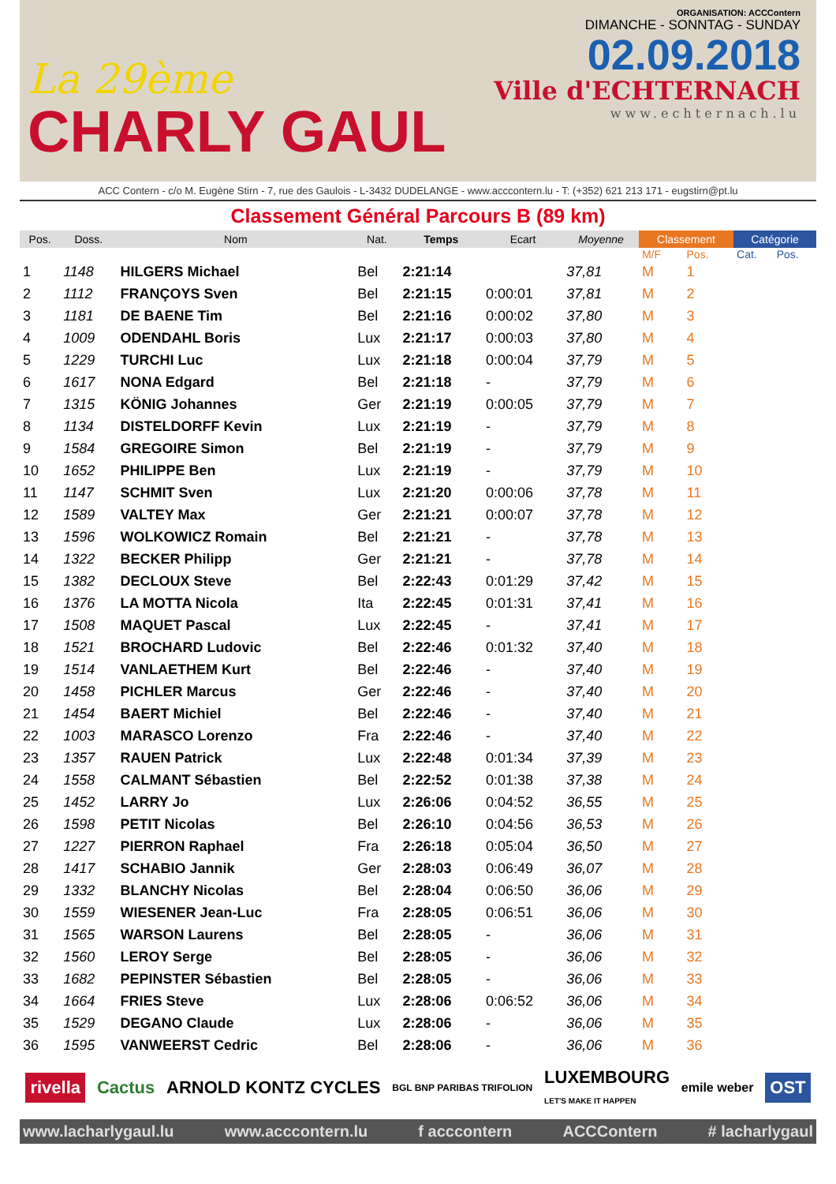La 29ème
CHARLY GAUL
ORGANISATION: ACCContern
DIMANCHE - SONNTAG - SUNDAY
02.09.2018
Ville d'ECHTERNACH
www.echternach.lu
ACC Contern - c/o M. Eugène Stirn - 7, rue des Gaulois - L-3432 DUDELANGE - www.acccontern.lu - T: (+352) 621 213 171 - eugstirn@pt.lu
Classement Général Parcours B (89 km)
| Pos. | Doss. | Nom | Nat. | Temps | Ecart | Moyenne | Classement | | Catégorie | |
| --- | --- | --- | --- | --- | --- | --- | --- | --- | --- | --- |
| | | | | | | | M/F | Pos. | Cat. | Pos. |
| 1 | 1148 | HILGERS Michael | Bel | 2:21:14 | | 37,81 | M | 1 | | |
| 2 | 1112 | FRANÇOYS Sven | Bel | 2:21:15 | 0:00:01 | 37,81 | M | 2 | | |
| 3 | 1181 | DE BAENE Tim | Bel | 2:21:16 | 0:00:02 | 37,80 | M | 3 | | |
| 4 | 1009 | ODENDAHL Boris | Lux | 2:21:17 | 0:00:03 | 37,80 | M | 4 | | |
| 5 | 1229 | TURCHI Luc | Lux | 2:21:18 | 0:00:04 | 37,79 | M | 5 | | |
| 6 | 1617 | NONA Edgard | Bel | 2:21:18 | - | 37,79 | M | 6 | | |
| 7 | 1315 | KÖNIG Johannes | Ger | 2:21:19 | 0:00:05 | 37,79 | M | 7 | | |
| 8 | 1134 | DISTELDORFF Kevin | Lux | 2:21:19 | - | 37,79 | M | 8 | | |
| 9 | 1584 | GREGOIRE Simon | Bel | 2:21:19 | - | 37,79 | M | 9 | | |
| 10 | 1652 | PHILIPPE Ben | Lux | 2:21:19 | - | 37,79 | M | 10 | | |
| 11 | 1147 | SCHMIT Sven | Lux | 2:21:20 | 0:00:06 | 37,78 | M | 11 | | |
| 12 | 1589 | VALTEY Max | Ger | 2:21:21 | 0:00:07 | 37,78 | M | 12 | | |
| 13 | 1596 | WOLKOWICZ Romain | Bel | 2:21:21 | - | 37,78 | M | 13 | | |
| 14 | 1322 | BECKER Philipp | Ger | 2:21:21 | - | 37,78 | M | 14 | | |
| 15 | 1382 | DECLOUX Steve | Bel | 2:22:43 | 0:01:29 | 37,42 | M | 15 | | |
| 16 | 1376 | LA MOTTA Nicola | Ita | 2:22:45 | 0:01:31 | 37,41 | M | 16 | | |
| 17 | 1508 | MAQUET Pascal | Lux | 2:22:45 | - | 37,41 | M | 17 | | |
| 18 | 1521 | BROCHARD Ludovic | Bel | 2:22:46 | 0:01:32 | 37,40 | M | 18 | | |
| 19 | 1514 | VANLAETHEM Kurt | Bel | 2:22:46 | - | 37,40 | M | 19 | | |
| 20 | 1458 | PICHLER Marcus | Ger | 2:22:46 | - | 37,40 | M | 20 | | |
| 21 | 1454 | BAERT Michiel | Bel | 2:22:46 | - | 37,40 | M | 21 | | |
| 22 | 1003 | MARASCO Lorenzo | Fra | 2:22:46 | - | 37,40 | M | 22 | | |
| 23 | 1357 | RAUEN Patrick | Lux | 2:22:48 | 0:01:34 | 37,39 | M | 23 | | |
| 24 | 1558 | CALMANT Sébastien | Bel | 2:22:52 | 0:01:38 | 37,38 | M | 24 | | |
| 25 | 1452 | LARRY Jo | Lux | 2:26:06 | 0:04:52 | 36,55 | M | 25 | | |
| 26 | 1598 | PETIT Nicolas | Bel | 2:26:10 | 0:04:56 | 36,53 | M | 26 | | |
| 27 | 1227 | PIERRON Raphael | Fra | 2:26:18 | 0:05:04 | 36,50 | M | 27 | | |
| 28 | 1417 | SCHABIO Jannik | Ger | 2:28:03 | 0:06:49 | 36,07 | M | 28 | | |
| 29 | 1332 | BLANCHY Nicolas | Bel | 2:28:04 | 0:06:50 | 36,06 | M | 29 | | |
| 30 | 1559 | WIESENER Jean-Luc | Fra | 2:28:05 | 0:06:51 | 36,06 | M | 30 | | |
| 31 | 1565 | WARSON Laurens | Bel | 2:28:05 | - | 36,06 | M | 31 | | |
| 32 | 1560 | LEROY Serge | Bel | 2:28:05 | - | 36,06 | M | 32 | | |
| 33 | 1682 | PEPINSTER Sébastien | Bel | 2:28:05 | - | 36,06 | M | 33 | | |
| 34 | 1664 | FRIES Steve | Lux | 2:28:06 | 0:06:52 | 36,06 | M | 34 | | |
| 35 | 1529 | DEGANO Claude | Lux | 2:28:06 | - | 36,06 | M | 35 | | |
| 36 | 1595 | VANWEERST Cedric | Bel | 2:28:06 | - | 36,06 | M | 36 | | |
rivella Cactus ARNOLD KONTZ CYCLES BGL BNP PARIBAS TRIFOLION LUXEMBOURG
LET'S MAKE IT HAPPEN emile weber OST
www.lacharlygaul.lu www.acccontern.lu f acccontern ACCContern # lacharlygaul